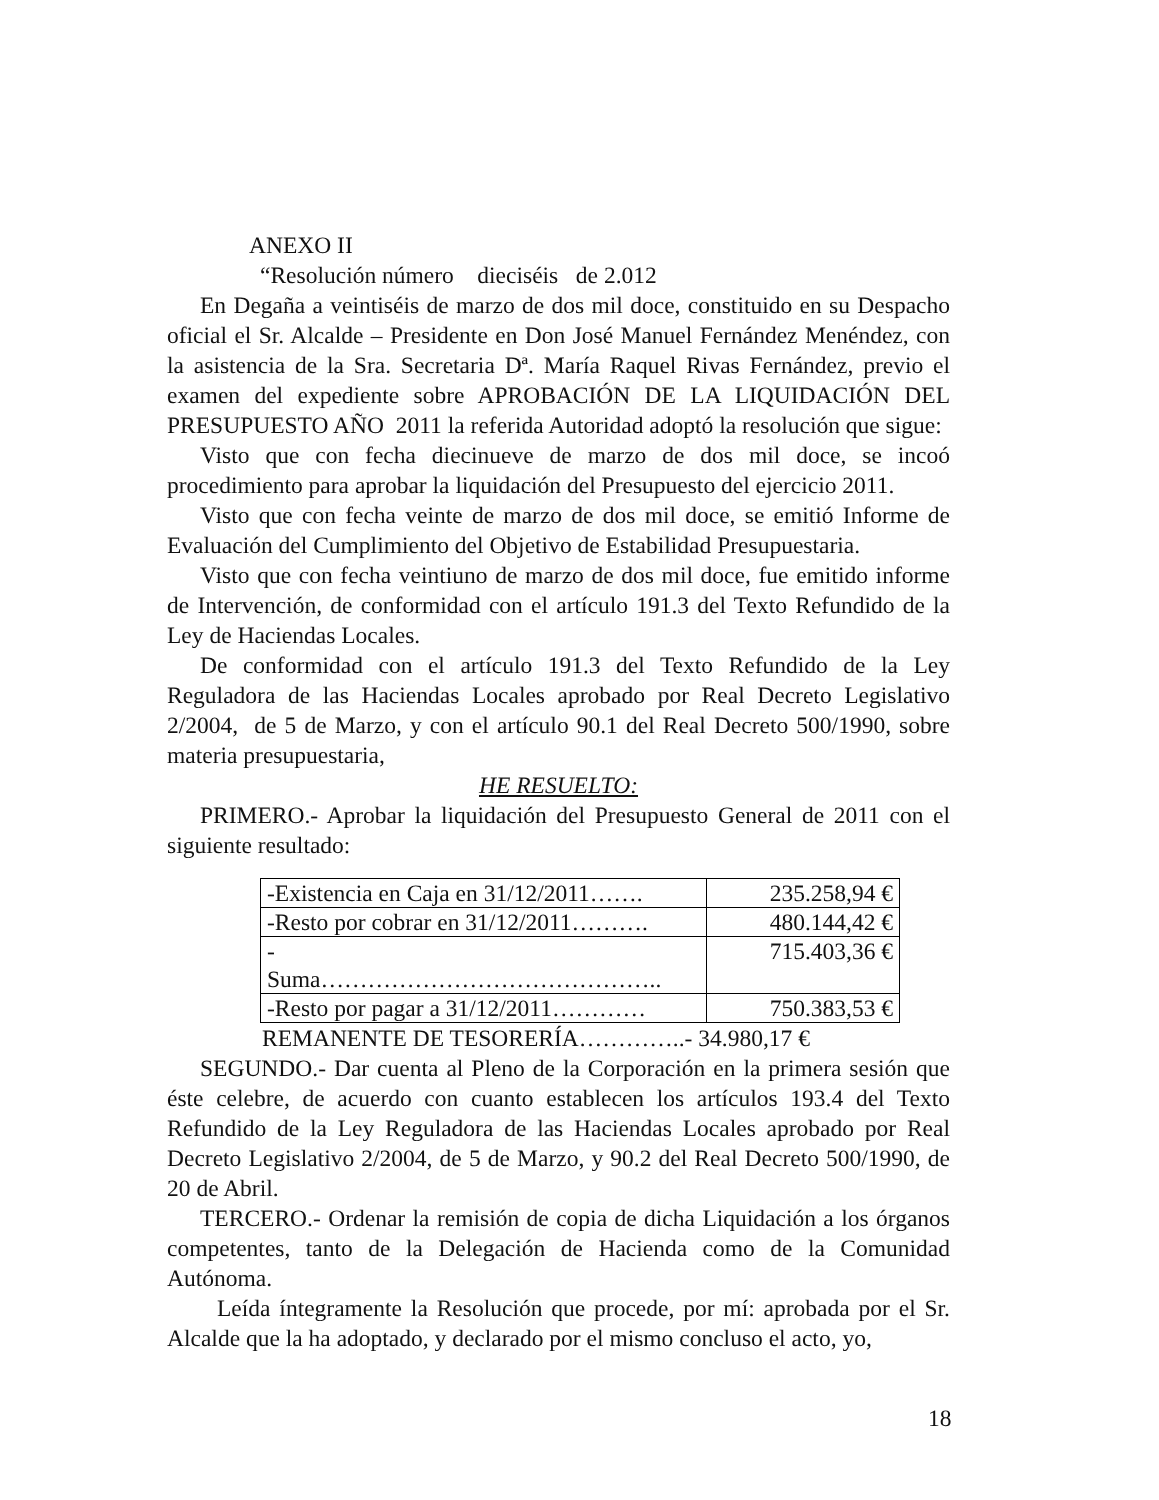ANEXO II
“Resolución número dieciséis de 2.012
En Degaña a veintiséis de marzo de dos mil doce, constituido en su Despacho oficial el Sr. Alcalde – Presidente en Don José Manuel Fernández Menéndez, con la asistencia de la Sra. Secretaria Dª. María Raquel Rivas Fernández, previo el examen del expediente sobre APROBACIÓN DE LA LIQUIDACIÓN DEL PRESUPUESTO AÑO 2011 la referida Autoridad adoptó la resolución que sigue:
Visto que con fecha diecinueve de marzo de dos mil doce, se incoó procedimiento para aprobar la liquidación del Presupuesto del ejercicio 2011.
Visto que con fecha veinte de marzo de dos mil doce, se emitió Informe de Evaluación del Cumplimiento del Objetivo de Estabilidad Presupuestaria.
Visto que con fecha veintiuno de marzo de dos mil doce, fue emitido informe de Intervención, de conformidad con el artículo 191.3 del Texto Refundido de la Ley de Haciendas Locales.
De conformidad con el artículo 191.3 del Texto Refundido de la Ley Reguladora de las Haciendas Locales aprobado por Real Decreto Legislativo 2/2004, de 5 de Marzo, y con el artículo 90.1 del Real Decreto 500/1990, sobre materia presupuestaria,
HE RESUELTO:
PRIMERO.- Aprobar la liquidación del Presupuesto General de 2011 con el siguiente resultado:
| -Existencia en Caja en 31/12/2011……. | 235.258,94 € |
| -Resto por cobrar en 31/12/2011………. | 480.144,42 € |
| - Suma…………………………………….. | 715.403,36 € |
| -Resto por pagar a 31/12/2011………… | 750.383,53 € |
REMANENTE DE TESORERÍA…………..- 34.980,17 €
SEGUNDO.- Dar cuenta al Pleno de la Corporación en la primera sesión que éste celebre, de acuerdo con cuanto establecen los artículos 193.4 del Texto Refundido de la Ley Reguladora de las Haciendas Locales aprobado por Real Decreto Legislativo 2/2004, de 5 de Marzo, y 90.2 del Real Decreto 500/1990, de 20 de Abril.
TERCERO.- Ordenar la remisión de copia de dicha Liquidación a los órganos competentes, tanto de la Delegación de Hacienda como de la Comunidad Autónoma.
Leída íntegramente la Resolución que procede, por mí: aprobada por el Sr. Alcalde que la ha adoptado, y declarado por el mismo concluso el acto, yo,
18